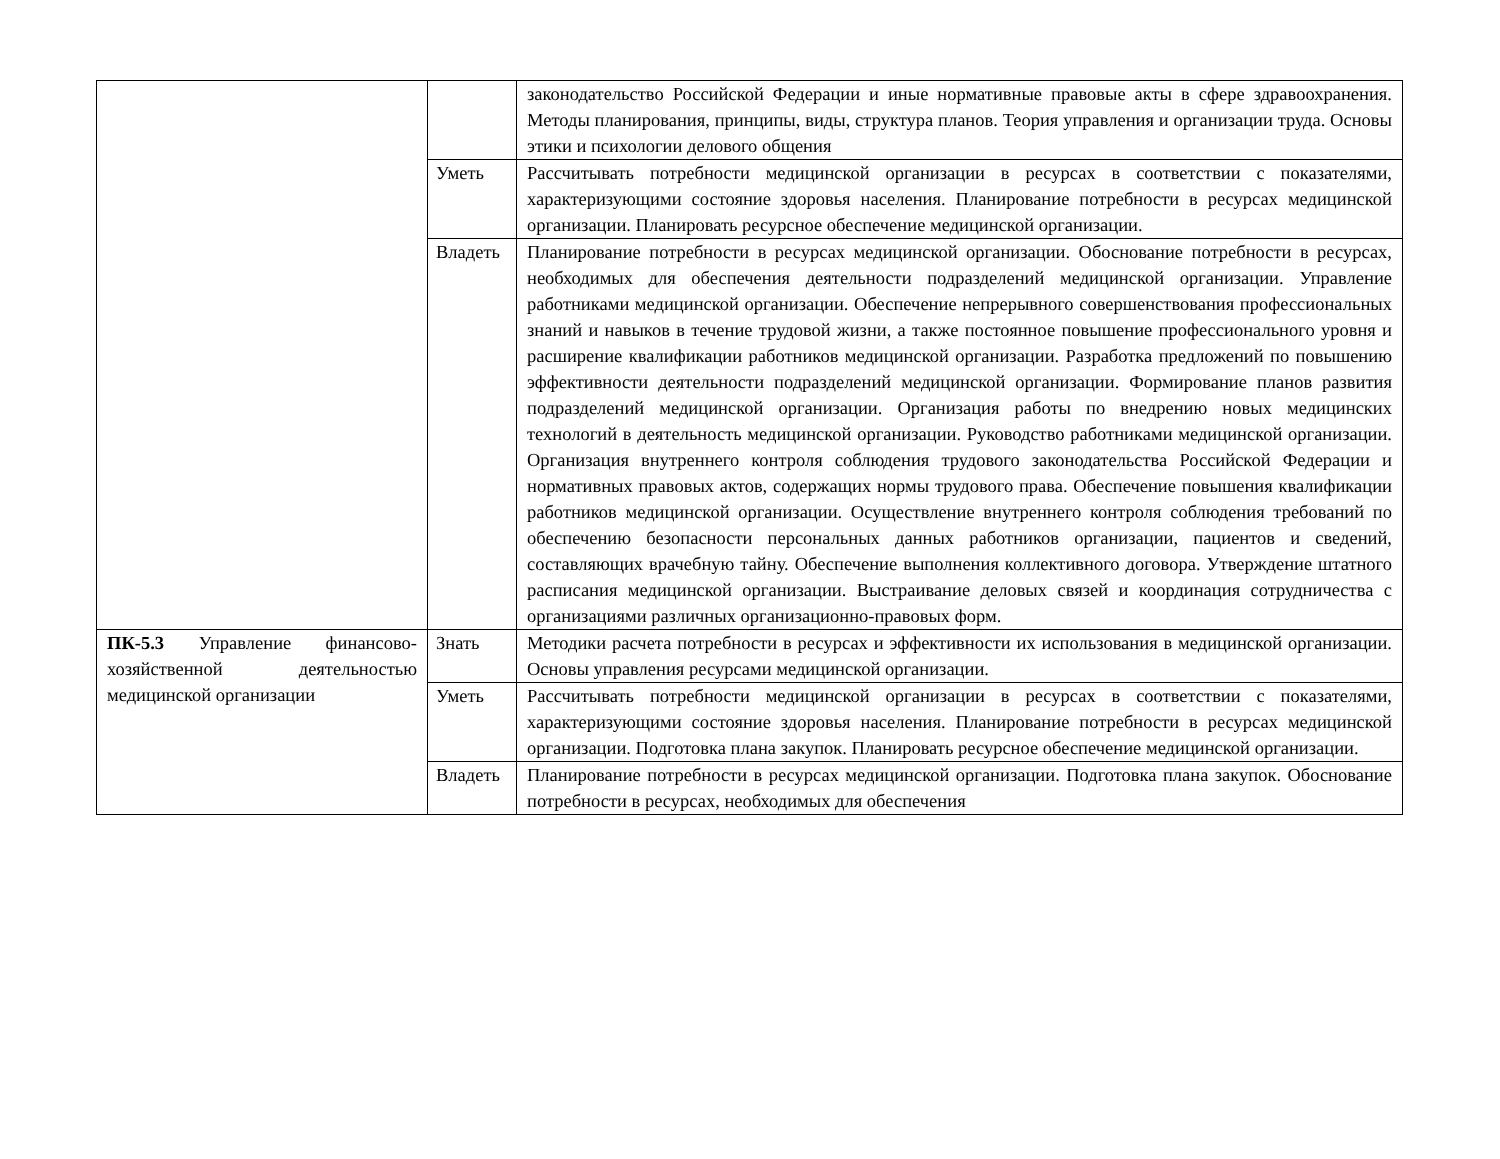| | | законодательство Российской Федерации и иные нормативные правовые акты в сфере здравоохранения. Методы планирования, принципы, виды, структура планов. Теория управления и организации труда. Основы этики и психологии делового общения |
| | Уметь | Рассчитывать потребности медицинской организации в ресурсах в соответствии с показателями, характеризующими состояние здоровья населения. Планирование потребности в ресурсах медицинской организации. Планировать ресурсное обеспечение медицинской организации. |
| | Владеть | Планирование потребности в ресурсах медицинской организации. Обоснование потребности в ресурсах, необходимых для обеспечения деятельности подразделений медицинской организации. Управление работниками медицинской организации. Обеспечение непрерывного совершенствования профессиональных знаний и навыков в течение трудовой жизни, а также постоянное повышение профессионального уровня и расширение квалификации работников медицинской организации. Разработка предложений по повышению эффективности деятельности подразделений медицинской организации. Формирование планов развития подразделений медицинской организации. Организация работы по внедрению новых медицинских технологий в деятельность медицинской организации. Руководство работниками медицинской организации. Организация внутреннего контроля соблюдения трудового законодательства Российской Федерации и нормативных правовых актов, содержащих нормы трудового права. Обеспечение повышения квалификации работников медицинской организации. Осуществление внутреннего контроля соблюдения требований по обеспечению безопасности персональных данных работников организации, пациентов и сведений, составляющих врачебную тайну. Обеспечение выполнения коллективного договора. Утверждение штатного расписания медицинской организации. Выстраивание деловых связей и координация сотрудничества с организациями различных организационно-правовых форм. |
| ПК-5.3 Управление финансово-хозяйственной деятельностью медицинской организации | Знать | Методики расчета потребности в ресурсах и эффективности их использования в медицинской организации. Основы управления ресурсами медицинской организации. |
| | Уметь | Рассчитывать потребности медицинской организации в ресурсах в соответствии с показателями, характеризующими состояние здоровья населения. Планирование потребности в ресурсах медицинской организации. Подготовка плана закупок. Планировать ресурсное обеспечение медицинской организации. |
| | Владеть | Планирование потребности в ресурсах медицинской организации. Подготовка плана закупок. Обоснование потребности в ресурсах, необходимых для обеспечения |